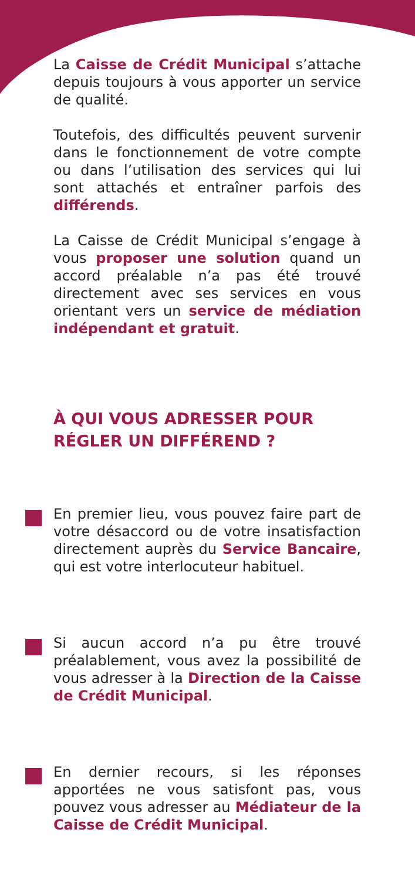La Caisse de Crédit Municipal s’attache depuis toujours à vous apporter un service de qualité.
Toutefois, des difficultés peuvent survenir dans le fonctionnement de votre compte ou dans l’utilisation des services qui lui sont attachés et entraîner parfois des différends.
La Caisse de Crédit Municipal s’engage à vous proposer une solution quand un accord préalable n’a pas été trouvé directement avec ses services en vous orientant vers un service de médiation indépendant et gratuit.
À QUI VOUS ADRESSER POUR RÉGLER UN DIFFÉREND ?
En premier lieu, vous pouvez faire part de votre désaccord ou de votre insatisfaction directement auprès du Service Bancaire, qui est votre interlocuteur habituel.
Si aucun accord n’a pu être trouvé préalablement, vous avez la possibilité de vous adresser à la Direction de la Caisse de Crédit Municipal.
En dernier recours, si les réponses apportées ne vous satisfont pas, vous pouvez vous adresser au Médiateur de la Caisse de Crédit Municipal.